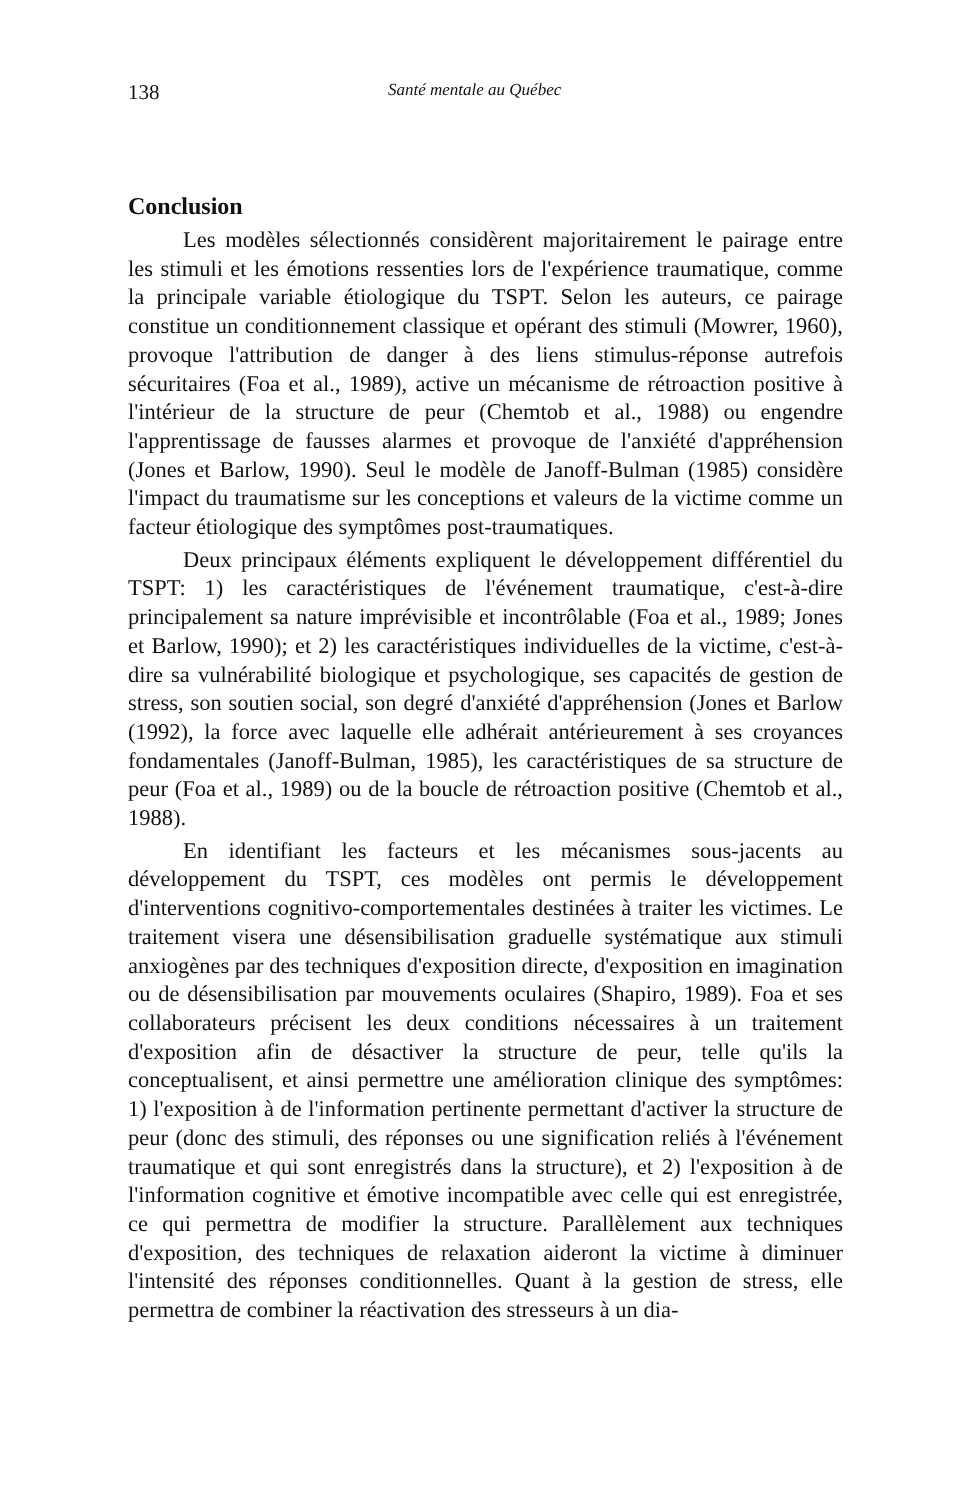138 Santé mentale au Québec
Conclusion
Les modèles sélectionnés considèrent majoritairement le pairage entre les stimuli et les émotions ressenties lors de l'expérience traumatique, comme la principale variable étiologique du TSPT. Selon les auteurs, ce pairage constitue un conditionnement classique et opérant des stimuli (Mowrer, 1960), provoque l'attribution de danger à des liens stimulus-réponse autrefois sécuritaires (Foa et al., 1989), active un mécanisme de rétroaction positive à l'intérieur de la structure de peur (Chemtob et al., 1988) ou engendre l'apprentissage de fausses alarmes et provoque de l'anxiété d'appréhension (Jones et Barlow, 1990). Seul le modèle de Janoff-Bulman (1985) considère l'impact du traumatisme sur les conceptions et valeurs de la victime comme un facteur étiologique des symptômes post-traumatiques.
Deux principaux éléments expliquent le développement différentiel du TSPT: 1) les caractéristiques de l'événement traumatique, c'est-à-dire principalement sa nature imprévisible et incontrôlable (Foa et al., 1989; Jones et Barlow, 1990); et 2) les caractéristiques individuelles de la victime, c'est-à-dire sa vulnérabilité biologique et psychologique, ses capacités de gestion de stress, son soutien social, son degré d'anxiété d'appréhension (Jones et Barlow (1992), la force avec laquelle elle adhérait antérieurement à ses croyances fondamentales (Janoff-Bulman, 1985), les caractéristiques de sa structure de peur (Foa et al., 1989) ou de la boucle de rétroaction positive (Chemtob et al., 1988).
En identifiant les facteurs et les mécanismes sous-jacents au développement du TSPT, ces modèles ont permis le développement d'interventions cognitivo-comportementales destinées à traiter les victimes. Le traitement visera une désensibilisation graduelle systématique aux stimuli anxiogènes par des techniques d'exposition directe, d'exposition en imagination ou de désensibilisation par mouvements oculaires (Shapiro, 1989). Foa et ses collaborateurs précisent les deux conditions nécessaires à un traitement d'exposition afin de désactiver la structure de peur, telle qu'ils la conceptualisent, et ainsi permettre une amélioration clinique des symptômes: 1) l'exposition à de l'information pertinente permettant d'activer la structure de peur (donc des stimuli, des réponses ou une signification reliés à l'événement traumatique et qui sont enregistrés dans la structure), et 2) l'exposition à de l'information cognitive et émotive incompatible avec celle qui est enregistrée, ce qui permettra de modifier la structure. Parallèlement aux techniques d'exposition, des techniques de relaxation aideront la victime à diminuer l'intensité des réponses conditionnelles. Quant à la gestion de stress, elle permettra de combiner la réactivation des stresseurs à un dia-